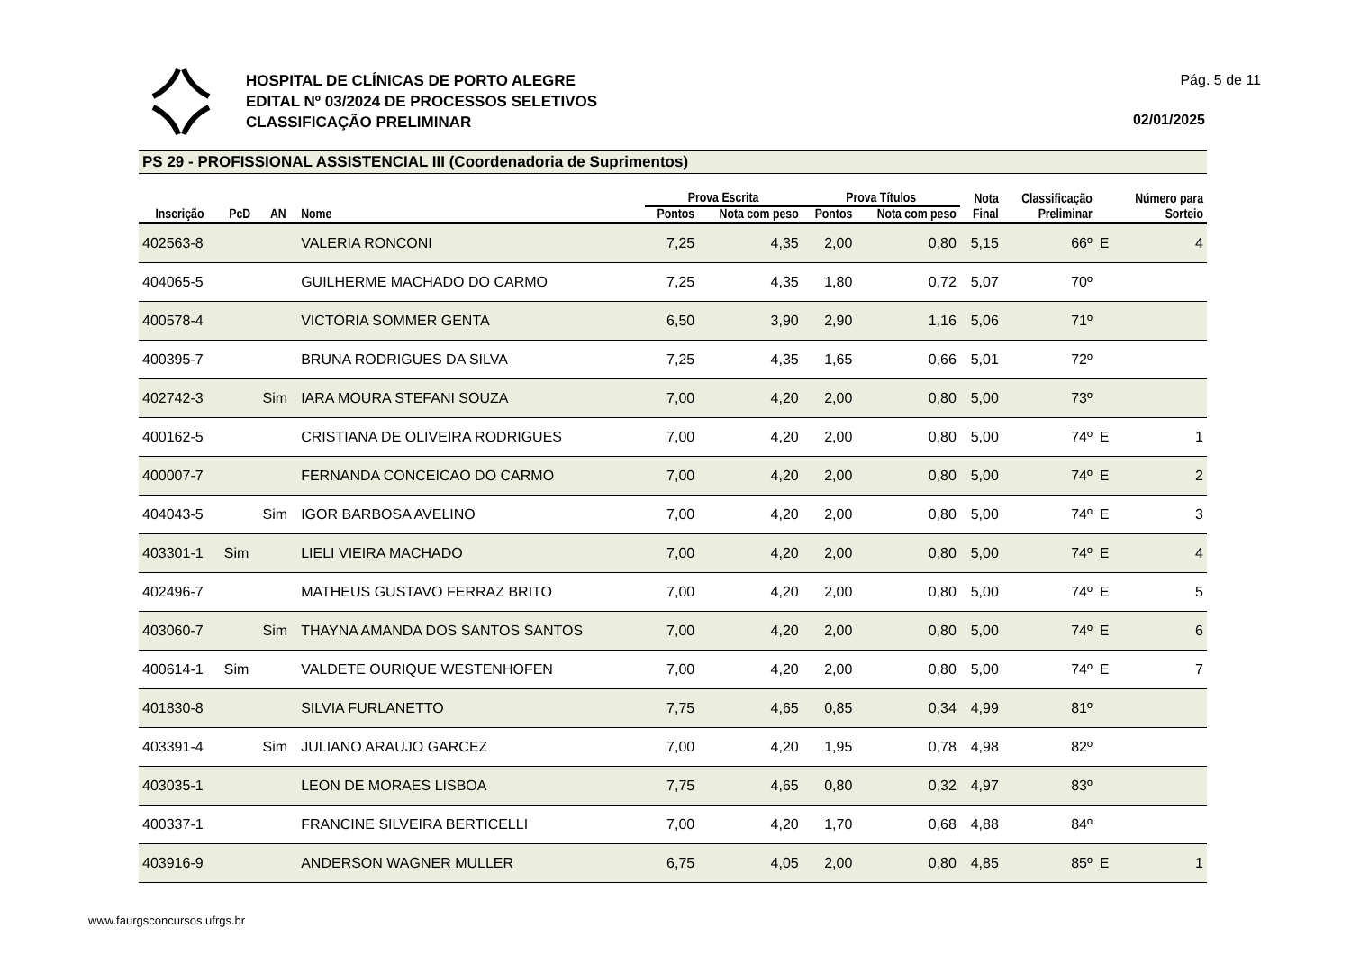HOSPITAL DE CLÍNICAS DE PORTO ALEGRE
EDITAL Nº 03/2024 DE PROCESSOS SELETIVOS
CLASSIFICAÇÃO PRELIMINAR
Pág. 5 de 11
02/01/2025
PS 29 - PROFISSIONAL ASSISTENCIAL III (Coordenadoria de Suprimentos)
| | | | | Prova Escrita | | Prova Títulos | | Nota | Classificação | | Número para |
| --- | --- | --- | --- | --- | --- | --- | --- | --- | --- | --- | --- |
| Inscrição | PcD | AN | Nome | Pontos | Nota com peso | Pontos | Nota com peso | Final | Preliminar | | Sorteio |
| 402563-8 | | | VALERIA RONCONI | 7,25 | 4,35 | 2,00 | 0,80 | 5,15 | 66º | E | 4 |
| 404065-5 | | | GUILHERME MACHADO DO CARMO | 7,25 | 4,35 | 1,80 | 0,72 | 5,07 | 70º | | |
| 400578-4 | | | VICTÓRIA SOMMER GENTA | 6,50 | 3,90 | 2,90 | 1,16 | 5,06 | 71º | | |
| 400395-7 | | | BRUNA RODRIGUES DA SILVA | 7,25 | 4,35 | 1,65 | 0,66 | 5,01 | 72º | | |
| 402742-3 | | Sim | IARA MOURA STEFANI SOUZA | 7,00 | 4,20 | 2,00 | 0,80 | 5,00 | 73º | | |
| 400162-5 | | | CRISTIANA DE OLIVEIRA RODRIGUES | 7,00 | 4,20 | 2,00 | 0,80 | 5,00 | 74º | E | 1 |
| 400007-7 | | | FERNANDA CONCEICAO DO CARMO | 7,00 | 4,20 | 2,00 | 0,80 | 5,00 | 74º | E | 2 |
| 404043-5 | | Sim | IGOR BARBOSA AVELINO | 7,00 | 4,20 | 2,00 | 0,80 | 5,00 | 74º | E | 3 |
| 403301-1 | Sim | | LIELI VIEIRA MACHADO | 7,00 | 4,20 | 2,00 | 0,80 | 5,00 | 74º | E | 4 |
| 402496-7 | | | MATHEUS GUSTAVO FERRAZ BRITO | 7,00 | 4,20 | 2,00 | 0,80 | 5,00 | 74º | E | 5 |
| 403060-7 | | Sim | THAYNA AMANDA DOS SANTOS SANTOS | 7,00 | 4,20 | 2,00 | 0,80 | 5,00 | 74º | E | 6 |
| 400614-1 | Sim | | VALDETE OURIQUE WESTENHOFEN | 7,00 | 4,20 | 2,00 | 0,80 | 5,00 | 74º | E | 7 |
| 401830-8 | | | SILVIA FURLANETTO | 7,75 | 4,65 | 0,85 | 0,34 | 4,99 | 81º | | |
| 403391-4 | | Sim | JULIANO ARAUJO GARCEZ | 7,00 | 4,20 | 1,95 | 0,78 | 4,98 | 82º | | |
| 403035-1 | | | LEON DE MORAES LISBOA | 7,75 | 4,65 | 0,80 | 0,32 | 4,97 | 83º | | |
| 400337-1 | | | FRANCINE SILVEIRA BERTICELLI | 7,00 | 4,20 | 1,70 | 0,68 | 4,88 | 84º | | |
| 403916-9 | | | ANDERSON WAGNER MULLER | 6,75 | 4,05 | 2,00 | 0,80 | 4,85 | 85º | E | 1 |
www.faurgsconcursos.ufrgs.br